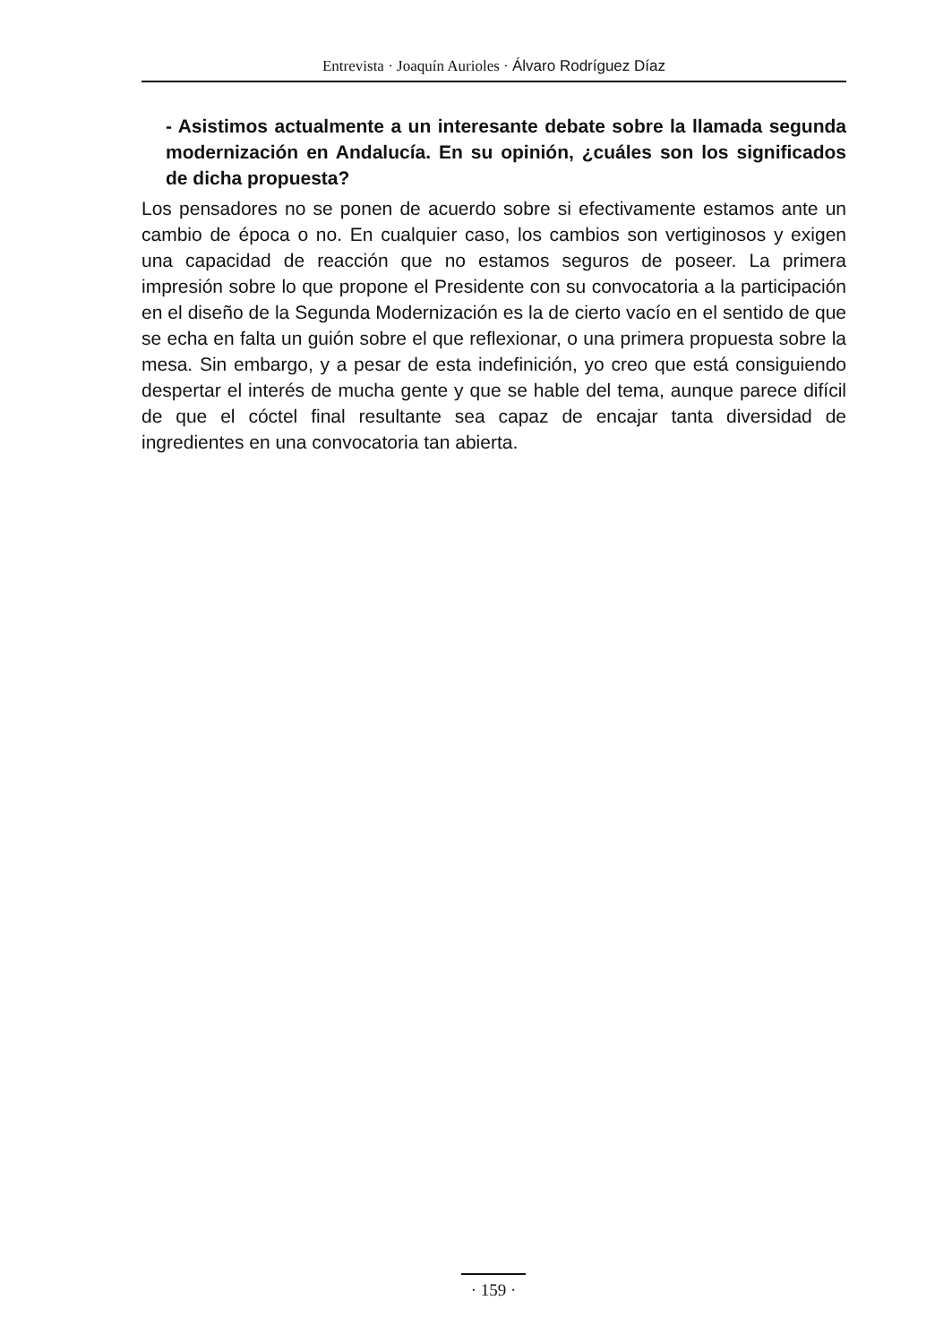Entrevista · Joaquín Aurioles · Álvaro Rodríguez Díaz
- Asistimos actualmente a un interesante debate sobre la llamada segunda modernización en Andalucía. En su opinión, ¿cuáles son los significados de dicha propuesta?
Los pensadores no se ponen de acuerdo sobre si efectivamente estamos ante un cambio de época o no. En cualquier caso, los cambios son vertiginosos y exigen una capacidad de reacción que no estamos seguros de poseer. La primera impresión sobre lo que propone el Presidente con su convocatoria a la participación en el diseño de la Segunda Modernización es la de cierto vacío en el sentido de que se echa en falta un guión sobre el que reflexionar, o una primera propuesta sobre la mesa. Sin embargo, y a pesar de esta indefinición, yo creo que está consiguiendo despertar el interés de mucha gente y que se hable del tema, aunque parece difícil de que el cóctel final resultante sea capaz de encajar tanta diversidad de ingredientes en una convocatoria tan abierta.
· 159 ·